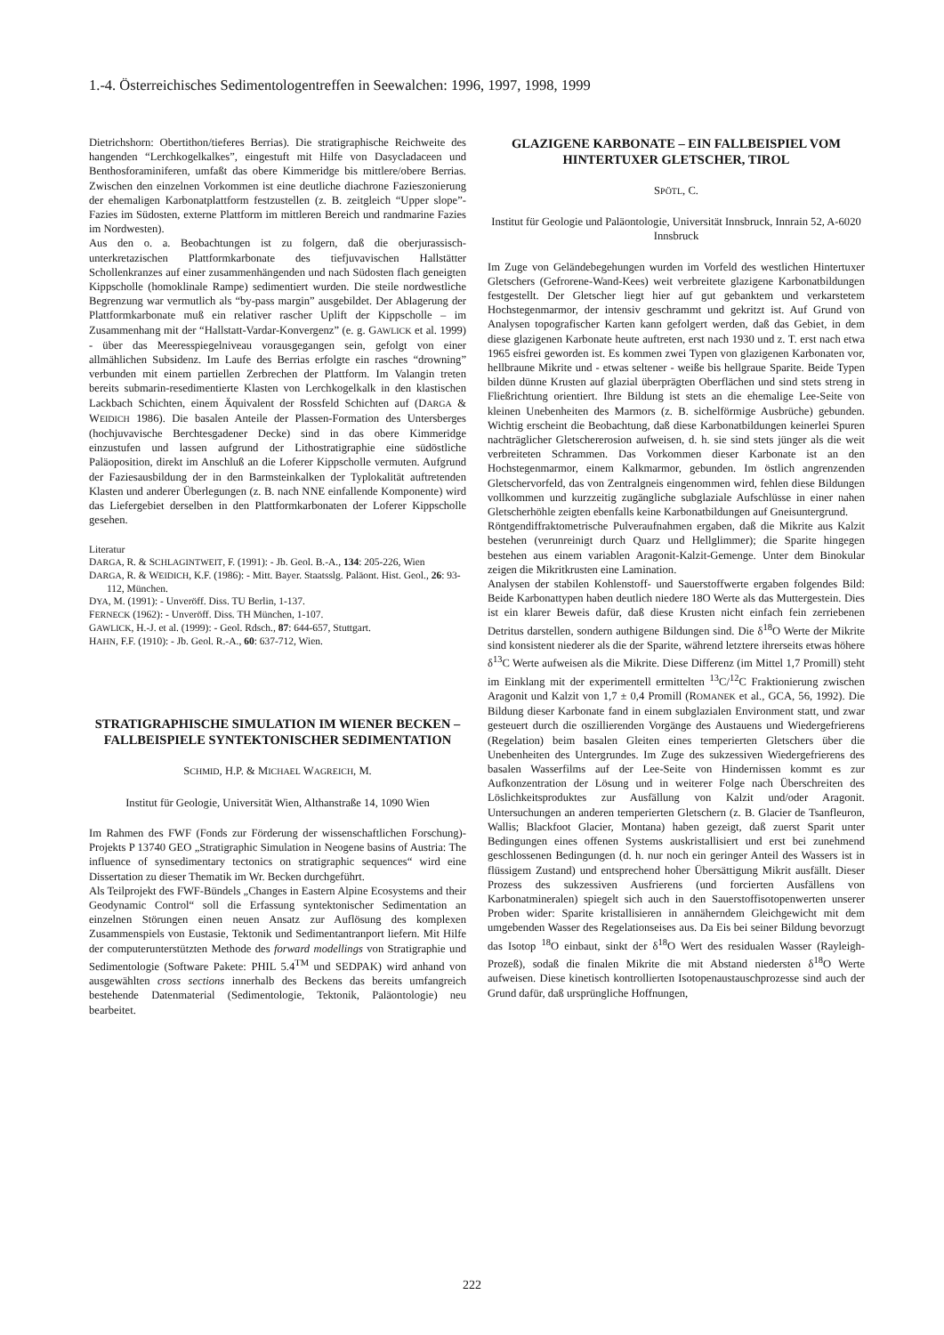1.-4. Österreichisches Sedimentologentreffen in Seewalchen: 1996, 1997, 1998, 1999
Dietrichshorn: Obertithon/tieferes Berrias). Die stratigraphische Reichweite des hangenden “Lerchkogelkalkes”, eingestuft mit Hilfe von Dasycladaceen und Benthosforaminiferen, umfaßt das obere Kimmeridge bis mittlere/obere Berrias. Zwischen den einzelnen Vorkommen ist eine deutliche diachrone Fazieszonierung der ehemaligen Karbonatplattform festzustellen (z. B. zeitgleich “Upper slope”- Fazies im Südosten, externe Plattform im mittleren Bereich und randmarine Fazies im Nordwesten).
Aus den o. a. Beobachtungen ist zu folgern, daß die oberjurassisch-unterkretazischen Plattformkarbonate des tiefjuvavischen Hallstätter Schollenkranzes auf einer zusammenhängenden und nach Südosten flach geneigten Kippscholle (homoklinale Rampe) sedimentiert wurden. Die steile nordwestliche Begrenzung war vermutlich als “by-pass margin” ausgebildet. Der Ablagerung der Plattformkarbonate muß ein relativer rascher Uplift der Kippscholle – im Zusammenhang mit der “Hallstatt-Vardar-Konvergenz” (e. g. GAWLICK et al. 1999) - über das Meeresspiegelniveau vorausgegangen sein, gefolgt von einer allmählichen Subsidenz. Im Laufe des Berrias erfolgte ein rasches “drowning” verbunden mit einem partiellen Zerbrechen der Plattform. Im Valangin treten bereits submarin-resedimentierte Klasten von Lerchkogelkalk in den klastischen Lackbach Schichten, einem Äquivalent der Rossfeld Schichten auf (DARGA & WEIDICH 1986). Die basalen Anteile der Plassen-Formation des Untersberges (hochjuvavische Berchtesgadener Decke) sind in das obere Kimmeridge einzustufen und lassen aufgrund der Lithostratigraphie eine südöstliche Paläoposition, direkt im Anschluß an die Loferer Kippscholle vermuten. Aufgrund der Faziesausbildung der in den Barmsteinkalken der Typlokalität auftretenden Klasten und anderer Überlegungen (z. B. nach NNE einfallende Komponente) wird das Liefergebiet derselben in den Plattformkarbonaten der Loferer Kippscholle gesehen.
Literatur
DARGA, R. & SCHLAGINTWEIT, F. (1991): - Jb. Geol. B.-A., 134: 205-226, Wien
DARGA, R. & WEIDICH, K.F. (1986): - Mitt. Bayer. Staatsslg. Paläont. Hist. Geol., 26: 93-112, München.
DYA, M. (1991): - Unveröff. Diss. TU Berlin, 1-137.
FERNECK (1962): - Unveröff. Diss. TH München, 1-107.
GAWLICK, H.-J. et al. (1999): - Geol. Rdsch., 87: 644-657, Stuttgart.
HAHN, F.F. (1910): - Jb. Geol. R.-A., 60: 637-712, Wien.
STRATIGRAPHISCHE SIMULATION IM WIENER BECKEN – FALLBEISPIELE SYNTEKTONISCHER SEDIMENTATION
SCHMID, H.P. & MICHAEL WAGREICH, M.
Institut für Geologie, Universität Wien, Althanstraße 14, 1090 Wien
Im Rahmen des FWF (Fonds zur Förderung der wissenschaftlichen Forschung)-Projekts P 13740 GEO „Stratigraphic Simulation in Neogene basins of Austria: The influence of synsedimentary tectonics on stratigraphic sequences“ wird eine Dissertation zu dieser Thematik im Wr. Becken durchgeführt.
Als Teilprojekt des FWF-Bündels „Changes in Eastern Alpine Ecosystems and their Geodynamic Control“ soll die Erfassung syntektonischer Sedimentation an einzelnen Störungen einen neuen Ansatz zur Auflösung des komplexen Zusammenspiels von Eustasie, Tektonik und Sedimentantranport liefern. Mit Hilfe der computerunterstützten Methode des forward modellings von Stratigraphie und Sedimentologie (Software Pakete: PHIL 5.4<sup>TM</sup> und SEDPAK) wird anhand von ausgewählten cross sections innerhalb des Beckens das bereits umfangreich bestehende Datenmaterial (Sedimentologie, Tektonik, Paläontologie) neu bearbeitet.
GLAZIGENE KARBONATE – EIN FALLBEISPIEL VOM HINTERTUXER GLETSCHER, TIROL
SPÖTL, C.
Institut für Geologie und Paläontologie, Universität Innsbruck, Innrain 52, A-6020 Innsbruck
Im Zuge von Geländebegehungen wurden im Vorfeld des westlichen Hintertuxer Gletschers (Gefrorene-Wand-Kees) weit verbreitete glazigene Karbonatbildungen festgestellt. Der Gletscher liegt hier auf gut gebanktem und verkarstetem Hochstegenmarmor, der intensiv geschrammt und gekritzt ist. Auf Grund von Analysen topografischer Karten kann gefolgert werden, daß das Gebiet, in dem diese glazigenen Karbonate heute auftreten, erst nach 1930 und z. T. erst nach etwa 1965 eisfrei geworden ist. Es kommen zwei Typen von glazigenen Karbonaten vor, hellbraune Mikrite und - etwas seltener - weiße bis hellgraue Sparite. Beide Typen bilden dünne Krusten auf glazial überprägten Oberflächen und sind stets streng in Fließrichtung orientiert. Ihre Bildung ist stets an die ehemalige Lee-Seite von kleinen Unebenheiten des Marmors (z. B. sichelförmige Ausbrüche) gebunden. Wichtig erscheint die Beobachtung, daß diese Karbonatbildungen keinerlei Spuren nachträglicher Gletschererosion aufweisen, d. h. sie sind stets jünger als die weit verbreiteten Schrammen. Das Vorkommen dieser Karbonate ist an den Hochstegenmarmor, einem Kalkmarmor, gebunden. Im östlich angrenzenden Gletschervorfeld, das von Zentralgneis eingenommen wird, fehlen diese Bildungen vollkommen und kurzzeitig zugängliche subglaziale Aufschlüsse in einer nahen Gletscherhöhle zeigten ebenfalls keine Karbonatbildungen auf Gneisuntergrund.
Röntgendiffraktometrische Pulveraufnahmen ergaben, daß die Mikrite aus Kalzit bestehen (verunreinigt durch Quarz und Hellglimmer); die Sparite hingegen bestehen aus einem variablen Aragonit-Kalzit-Gemenge. Unter dem Binokular zeigen die Mikritkrusten eine Lamination.
Analysen der stabilen Kohlenstoff- und Sauerstoffwerte ergaben folgendes Bild: Beide Karbonattypen haben deutlich niedere 18O Werte als das Muttergestein. Dies ist ein klarer Beweis dafür, daß diese Krusten nicht einfach fein zerriebenen Detritus darstellen, sondern authigene Bildungen sind. Die δ<sup>18</sup>O Werte der Mikrite sind konsistent niederer als die der Sparite, während letztere ihrerseits etwas höhere δ<sup>13</sup>C Werte aufweisen als die Mikrite. Diese Differenz (im Mittel 1,7 Promill) steht im Einklang mit der experimentell ermittelten <sup>13</sup>C/<sup>12</sup>C Fraktionierung zwischen Aragonit und Kalzit von 1,7 ± 0,4 Promill (ROMANEK et al., GCA, 56, 1992). Die Bildung dieser Karbonate fand in einem subglazialen Environment statt, und zwar gesteuert durch die oszillierenden Vorgänge des Austauens und Wiedergefrierens (Regelation) beim basalen Gleiten eines temperierten Gletschers über die Unebenheiten des Untergrundes. Im Zuge des sukzessiven Wiedergefrierens des basalen Wasserfilms auf der Lee-Seite von Hindernissen kommt es zur Aufkonzentration der Lösung und in weiterer Folge nach Überschreiten des Löslichkeitsproduktes zur Ausfällung von Kalzit und/oder Aragonit. Untersuchungen an anderen temperierten Gletschern (z. B. Glacier de Tsanfleuron, Wallis; Blackfoot Glacier, Montana) haben gezeigt, daß zuerst Sparit unter Bedingungen eines offenen Systems auskristallisiert und erst bei zunehmend geschlossenen Bedingungen (d. h. nur noch ein geringer Anteil des Wassers ist in flüssigem Zustand) und entsprechend hoher Übersättigung Mikrit ausfällt. Dieser Prozess des sukzessiven Ausfrierens (und forcierten Ausfällens von Karbonatmineralen) spiegelt sich auch in den Sauerstoffisotopenwerten unserer Proben wider: Sparite kristallisieren in annäherndem Gleichgewicht mit dem umgebenden Wasser des Regelationseises aus. Da Eis bei seiner Bildung bevorzugt das Isotop <sup>18</sup>O einbaut, sinkt der δ<sup>18</sup>O Wert des residualen Wasser (Rayleigh-Prozeß), sodaß die finalen Mikrite die mit Abstand niedersten δ<sup>18</sup>O Werte aufweisen. Diese kinetisch kontrollierten Isotopenaustauschprozesse sind auch der Grund dafür, daß ursprüngliche Hoffnungen,
222